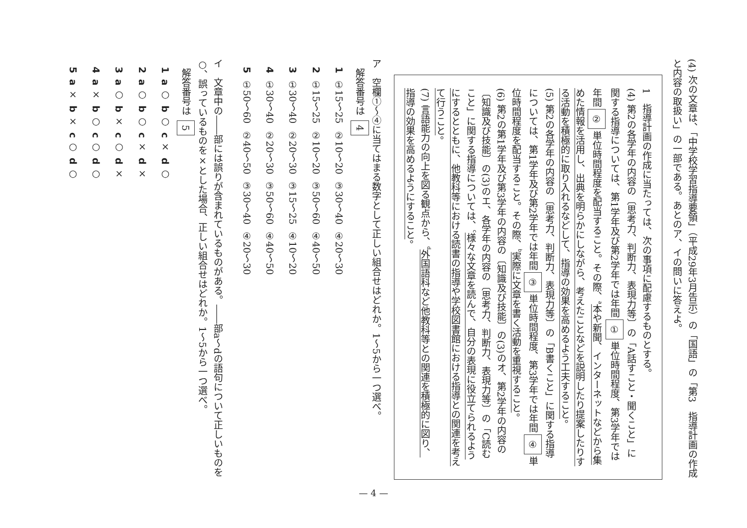(4) 次の文章は、「中学校学習指導要領」（平成29年3月告示）の「国語」の「第3　指導計画の作成と内容の取扱い」の一部である。あとのア、イの問いに答えよ。
1　指導計画の作成に当たっては、次の事項に配慮するものとする。
(4) 第2の各学年の内容の〔思考力、判断力、表現力等〕の「A話すこと・聞くこと」に関する指導については、第1学年及び第2学年では年間①単位時間程度、第3学年では年間②単位時間程度を配当すること。その際、<sup>a</sup>本や新聞、インターネットなどから集めた情報を活用し、出典を明らかにしながら、考えたことなどを説明したり提案したりする活動を積極的に取り入れるなどして、指導の効果を高めるよう工夫すること。
(5) 第2の各学年の内容の〔思考力、判断力、表現力等〕の「B書くこと」に関する指導については、第1学年及び第2学年では年間③単位時間程度、第3学年では年間④単位時間程度を配当すること。その際、<sup>b</sup>実際に文章を書く活動を重視すること。
(6) 第2の第1学年及び第3学年の内容の〔知識及び技能〕の(3)のオ、第2学年の内容の〔知識及び技能〕の(3)のエ、各学年の内容の〔思考力、判断力、表現力等〕の「C読むこと」に関する指導については、<sup>c</sup>様々な文章を読んで、自分の表現に役立てられるようにするとともに、他教科等における読書の指導や学校図書館における指導との関連を考えて行うこと。
(7) 言語能力の向上を図る観点から、<sup>d</sup>外国語科など他教科等との関連を積極的に図り、指導の効果を高めるようにすること。
ア　空欄①～④に当てはまる数字として正しい組合せはどれか。1～5から一つ選べ。
解答番号は 4
| 1 | ①15～25 | ②10～20 | ③30～40 | ④20～30 |
| 2 | ①15～25 | ②10～20 | ③50～60 | ④40～50 |
| 3 | ①30～40 | ②20～30 | ③15～25 | ④10～20 |
| 4 | ①30～40 | ②20～30 | ③50～60 | ④40～50 |
| 5 | ①50～60 | ②40～50 | ③30～40 | ④20～30 |
イ　文章中の――部には誤りが含まれているものがある。――部a～dの語句について正しいものを○、誤っているものを×とした場合、正しい組合せはどれか。1～5から一つ選べ。
解答番号は 5
| 1 | a ○ | b ○ | c × | d ○ |
| 2 | a ○ | b ○ | c × | d × |
| 3 | a ○ | b × | c ○ | d × |
| 4 | a × | b ○ | c ○ | d ○ |
| 5 | a × | b × | c ○ | d ○ |
— 4 —